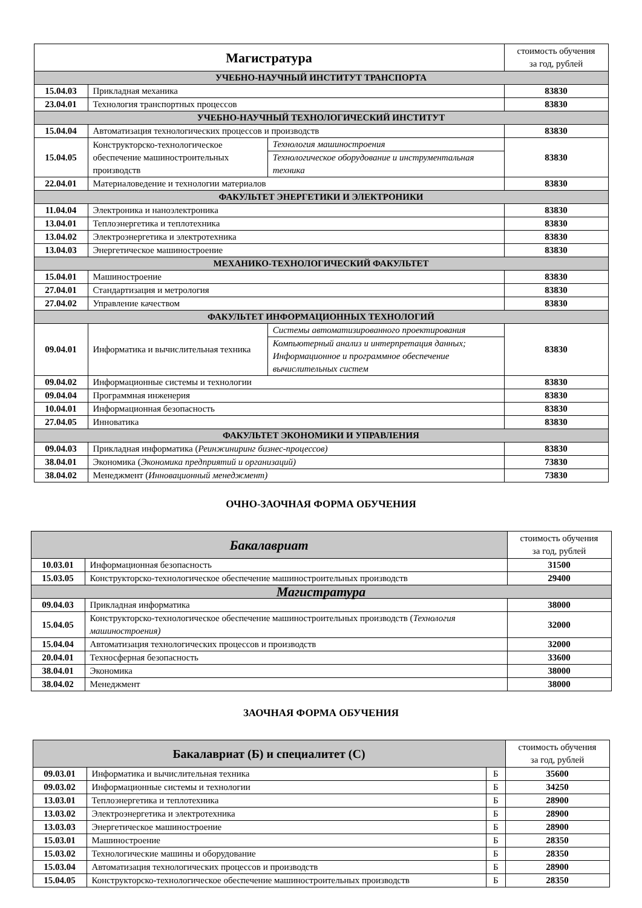| Магистратура | | | стоимость обучения за год, рублей |
| --- | --- | --- | --- |
| УЧЕБНО-НАУЧНЫЙ ИНСТИТУТ ТРАНСПОРТА | | | |
| 15.04.03 | Прикладная механика | | 83830 |
| 23.04.01 | Технология транспортных процессов | | 83830 |
| УЧЕБНО-НАУЧНЫЙ ТЕХНОЛОГИЧЕСКИЙ ИНСТИТУТ | | | |
| 15.04.04 | Автоматизация технологических процессов и производств | | 83830 |
| 15.04.05 | Конструкторско-технологическое обеспечение машиностроительных производств | Технология машиностроения | 83830 |
| | | Технологическое оборудование и инструментальная техника | |
| 22.04.01 | Материаловедение и технологии материалов | | 83830 |
| ФАКУЛЬТЕТ ЭНЕРГЕТИКИ И ЭЛЕКТРОНИКИ | | | |
| 11.04.04 | Электроника и наноэлектроника | | 83830 |
| 13.04.01 | Теплоэнергетика и теплотехника | | 83830 |
| 13.04.02 | Электроэнергетика и электротехника | | 83830 |
| 13.04.03 | Энергетическое машиностроение | | 83830 |
| МЕХАНИКО-ТЕХНОЛОГИЧЕСКИЙ ФАКУЛЬТЕТ | | | |
| 15.04.01 | Машиностроение | | 83830 |
| 27.04.01 | Стандартизация и метрология | | 83830 |
| 27.04.02 | Управление качеством | | 83830 |
| ФАКУЛЬТЕТ ИНФОРМАЦИОННЫХ ТЕХНОЛОГИЙ | | | |
| 09.04.01 | Информатика и вычислительная техника | Системы автоматизированного проектирования | 83830 |
| | | Компьютерный анализ и интерпретация данных; Информационное и программное обеспечение вычислительных систем | |
| 09.04.02 | Информационные системы и технологии | | 83830 |
| 09.04.04 | Программная инженерия | | 83830 |
| 10.04.01 | Информационная безопасность | | 83830 |
| 27.04.05 | Инноватика | | 83830 |
| ФАКУЛЬТЕТ ЭКОНОМИКИ И УПРАВЛЕНИЯ | | | |
| 09.04.03 | Прикладная информатика ( Реинжиниринг бизнес-процессов) | | 83830 |
| 38.04.01 | Экономика ( Экономика предприятий и организаций) | | 73830 |
| 38.04.02 | Менеджмент ( Инновационный менеджмент) | | 73830 |
ОЧНО-ЗАОЧНАЯ ФОРМА ОБУЧЕНИЯ
| Бакалавриат | | стоимость обучения за год, рублей |
| --- | --- | --- |
| 10.03.01 | Информационная безопасность | 31500 |
| 15.03.05 | Конструкторско-технологическое обеспечение машиностроительных производств | 29400 |
| Магистратура | | |
| 09.04.03 | Прикладная информатика | 38000 |
| 15.04.05 | Конструкторско-технологическое обеспечение машиностроительных производств ( Технология машиностроения) | 32000 |
| 15.04.04 | Автоматизация технологических процессов и производств | 32000 |
| 20.04.01 | Техносферная безопасность | 33600 |
| 38.04.01 | Экономика | 38000 |
| 38.04.02 | Менеджмент | 38000 |
ЗАОЧНАЯ ФОРМА ОБУЧЕНИЯ
| Бакалавриат (Б) и специалитет (С) | | | стоимость обучения за год, рублей |
| --- | --- | --- | --- |
| 09.03.01 | Информатика и вычислительная техника | Б | 35600 |
| 09.03.02 | Информационные системы и технологии | Б | 34250 |
| 13.03.01 | Теплоэнергетика и теплотехника | Б | 28900 |
| 13.03.02 | Электроэнергетика и электротехника | Б | 28900 |
| 13.03.03 | Энергетическое машиностроение | Б | 28900 |
| 15.03.01 | Машиностроение | Б | 28350 |
| 15.03.02 | Технологические машины и оборудование | Б | 28350 |
| 15.03.04 | Автоматизация технологических процессов и производств | Б | 28900 |
| 15.04.05 | Конструкторско-технологическое обеспечение машиностроительных производств | Б | 28350 |